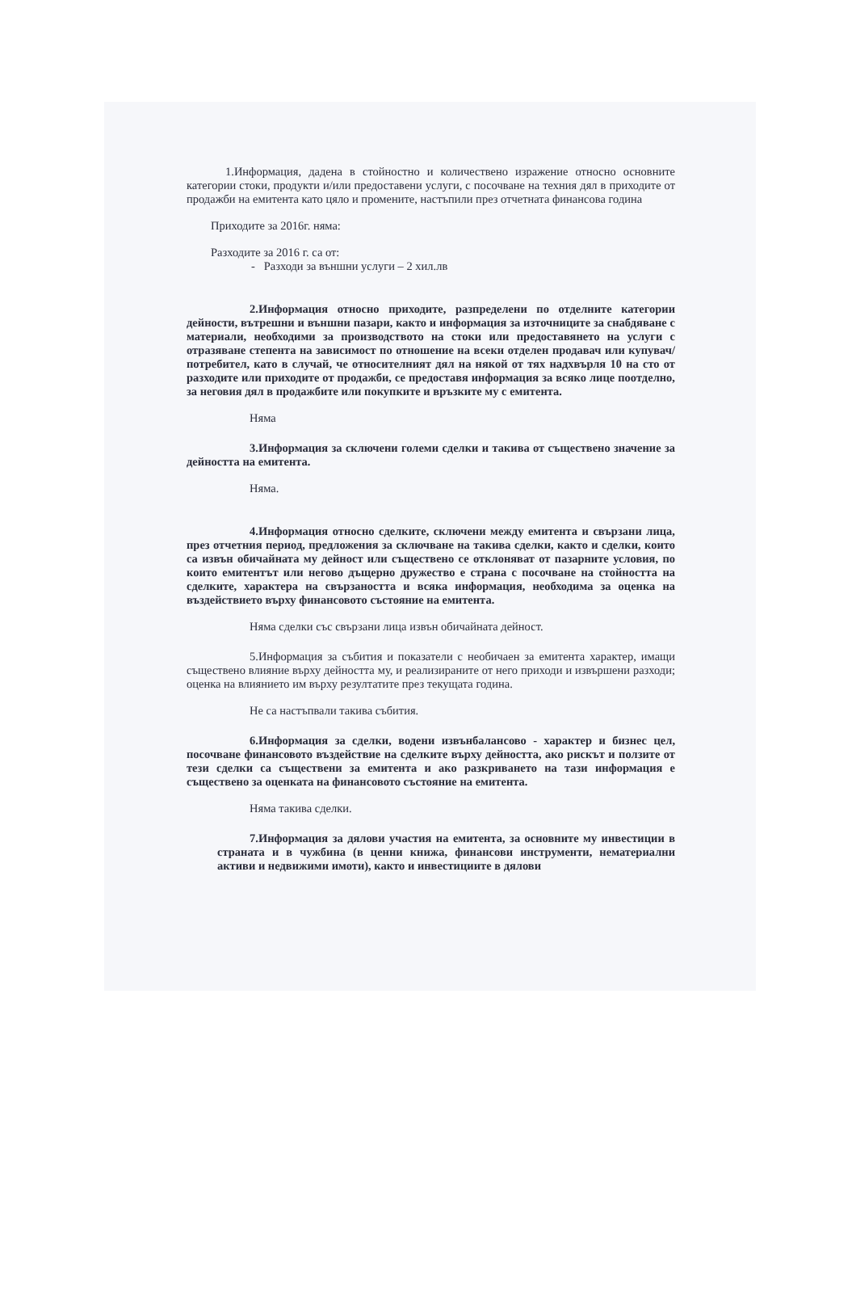1.Информация, дадена в стойностно и количествено изражение относно основните категории стоки, продукти и/или предоставени услуги, с посочване на техния дял в приходите от продажби на емитента като цяло и промените, настъпили през отчетната финансова година
Приходите за 2016г. няма:
Разходите за 2016 г. са от:
- Разходи за външни услуги – 2 хил.лв
2.Информация относно приходите, разпределени по отделните категории дейности, вътрешни и външни пазари, както и информация за източниците за снабдяване с материали, необходими за производството на стоки или предоставянето на услуги с отразяване степента на зависимост по отношение на всеки отделен продавач или купувач/потребител, като в случай, че относителният дял на някой от тях надхвърля 10 на сто от разходите или приходите от продажби, се предоставя информация за всяко лице поотделно, за неговия дял в продажбите или покупките и връзките му с емитента.
Няма
3.Информация за сключени големи сделки и такива от съществено значение за дейността на емитента.
Няма.
4.Информация относно сделките, сключени между емитента и свързани лица, през отчетния период, предложения за сключване на такива сделки, както и сделки, които са извън обичайната му дейност или съществено се отклоняват от пазарните условия, по които емитентът или негово дъщерно дружество е страна с посочване на стойността на сделките, характера на свързаността и всяка информация, необходима за оценка на въздействието върху финансовото състояние на емитента.
Няма сделки със свързани лица извън обичайната дейност.
5.Информация за събития и показатели с необичаен за емитента характер, имащи съществено влияние върху дейността му, и реализираните от него приходи и извършени разходи; оценка на влиянието им върху резултатите през текущата година.
Не са настъпвали такива събития.
6.Информация за сделки, водени извънбалансово - характер и бизнес цел, посочване финансовото въздействие на сделките върху дейността, ако рискът и ползите от тези сделки са съществени за емитента и ако разкриването на тази информация е съществено за оценката на финансовото състояние на емитента.
Няма такива сделки.
7.Информация за дялови участия на емитента, за основните му инвестиции в страната и в чужбина (в ценни книжа, финансови инструменти, нематериални активи и недвижими имоти), както и инвестициите в дялови